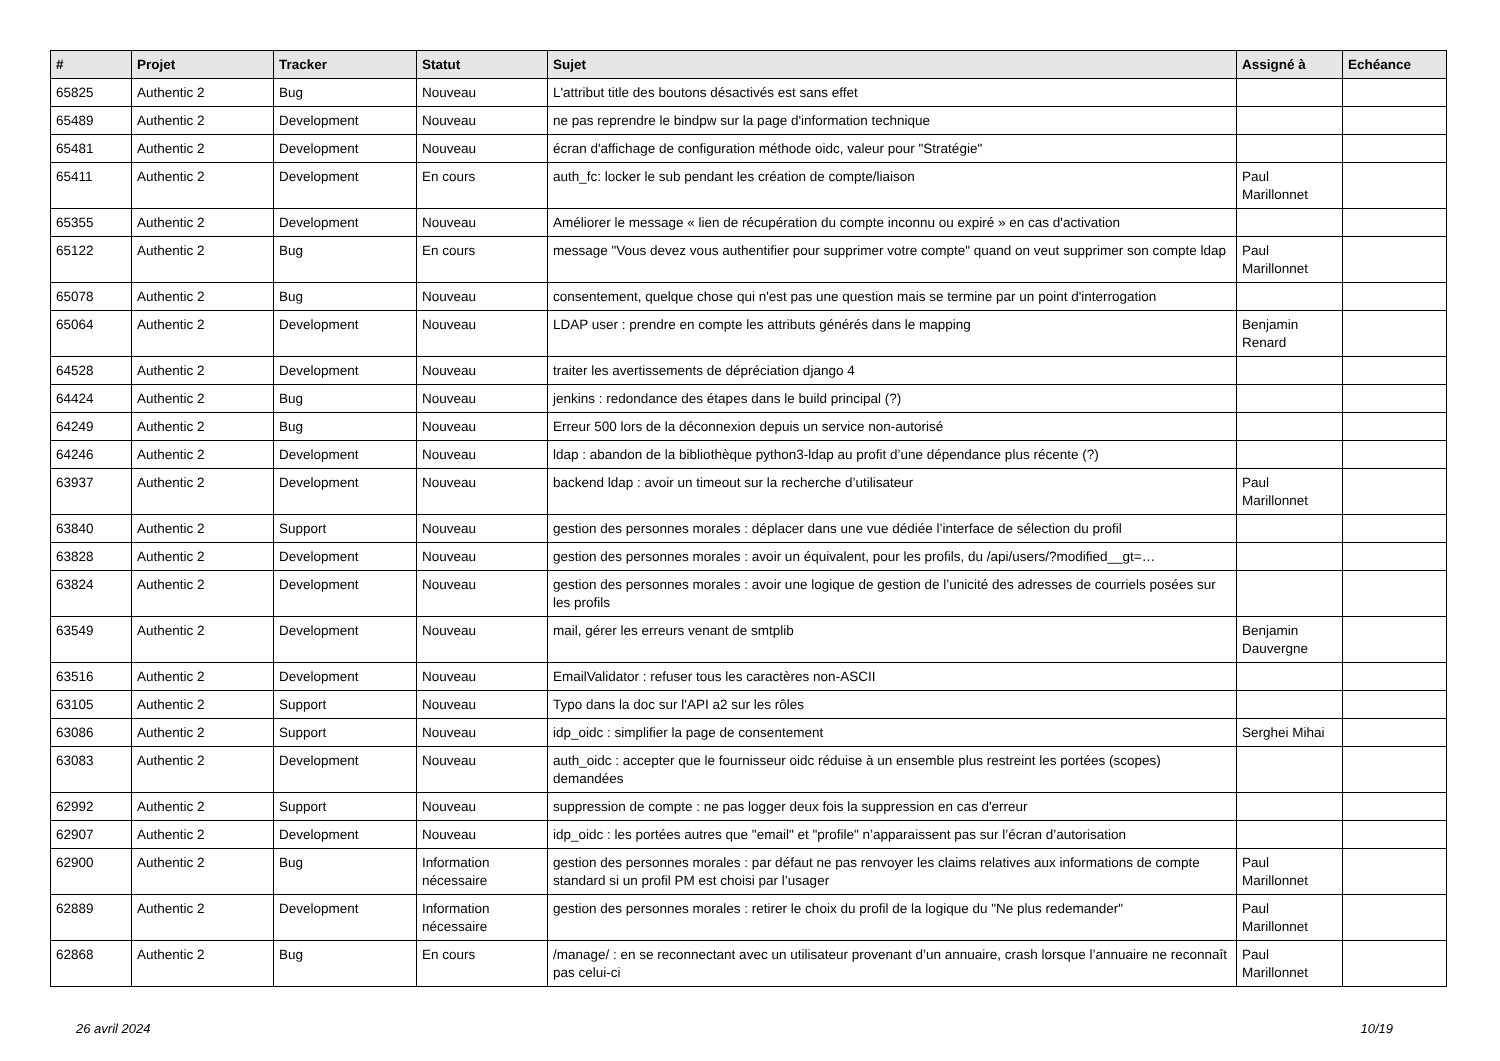| # | Projet | Tracker | Statut | Sujet | Assigné à | Echéance |
| --- | --- | --- | --- | --- | --- | --- |
| 65825 | Authentic 2 | Bug | Nouveau | L'attribut title des boutons désactivés est sans effet | | |
| 65489 | Authentic 2 | Development | Nouveau | ne pas reprendre le bindpw sur la page d'information technique | | |
| 65481 | Authentic 2 | Development | Nouveau | écran d'affichage de configuration méthode oidc, valeur pour "Stratégie" | | |
| 65411 | Authentic 2 | Development | En cours | auth_fc: locker le sub pendant les création de compte/liaison | Paul Marillonnet | |
| 65355 | Authentic 2 | Development | Nouveau | Améliorer le message « lien de récupération du compte inconnu ou expiré » en cas d'activation | | |
| 65122 | Authentic 2 | Bug | En cours | message "Vous devez vous authentifier pour supprimer votre compte" quand on veut supprimer son compte ldap | Paul Marillonnet | |
| 65078 | Authentic 2 | Bug | Nouveau | consentement, quelque chose qui n'est pas une question mais se termine par un point d'interrogation | | |
| 65064 | Authentic 2 | Development | Nouveau | LDAP user : prendre en compte les attributs générés dans le mapping | Benjamin Renard | |
| 64528 | Authentic 2 | Development | Nouveau | traiter les avertissements de dépréciation django 4 | | |
| 64424 | Authentic 2 | Bug | Nouveau | jenkins : redondance des étapes dans le build principal (?) | | |
| 64249 | Authentic 2 | Bug | Nouveau | Erreur 500 lors de la déconnexion depuis un service non-autorisé | | |
| 64246 | Authentic 2 | Development | Nouveau | ldap : abandon de la bibliothèque python3-ldap au profit d’une dépendance plus récente (?) | | |
| 63937 | Authentic 2 | Development | Nouveau | backend ldap : avoir un timeout sur la recherche d’utilisateur | Paul Marillonnet | |
| 63840 | Authentic 2 | Support | Nouveau | gestion des personnes morales : déplacer dans une vue dédiée l’interface de sélection du profil | | |
| 63828 | Authentic 2 | Development | Nouveau | gestion des personnes morales : avoir un équivalent, pour les profils, du /api/users/?modified__gt=… | | |
| 63824 | Authentic 2 | Development | Nouveau | gestion des personnes morales : avoir une logique de gestion de l’unicité des adresses de courriels posées sur les profils | | |
| 63549 | Authentic 2 | Development | Nouveau | mail, gérer les erreurs venant de smtplib | Benjamin Dauvergne | |
| 63516 | Authentic 2 | Development | Nouveau | EmailValidator : refuser tous les caractères non-ASCII | | |
| 63105 | Authentic 2 | Support | Nouveau | Typo dans la doc sur l'API a2 sur les rôles | | |
| 63086 | Authentic 2 | Support | Nouveau | idp_oidc : simplifier la page de consentement | Serghei Mihai | |
| 63083 | Authentic 2 | Development | Nouveau | auth_oidc : accepter que le fournisseur oidc réduise à un ensemble plus restreint les portées (scopes) demandées | | |
| 62992 | Authentic 2 | Support | Nouveau | suppression de compte : ne pas logger deux fois la suppression en cas d'erreur | | |
| 62907 | Authentic 2 | Development | Nouveau | idp_oidc : les portées autres que "email" et "profile" n’apparaissent pas sur l’écran d’autorisation | | |
| 62900 | Authentic 2 | Bug | Information nécessaire | gestion des personnes morales : par défaut ne pas renvoyer les claims relatives aux informations de compte standard si un profil PM est choisi par l’usager | Paul Marillonnet | |
| 62889 | Authentic 2 | Development | Information nécessaire | gestion des personnes morales : retirer le choix du profil de la logique du "Ne plus redemander" | Paul Marillonnet | |
| 62868 | Authentic 2 | Bug | En cours | /manage/ : en se reconnectant avec un utilisateur provenant d’un annuaire, crash lorsque l’annuaire ne reconnaît pas celui-ci | Paul Marillonnet | |
26 avril 2024 10/19